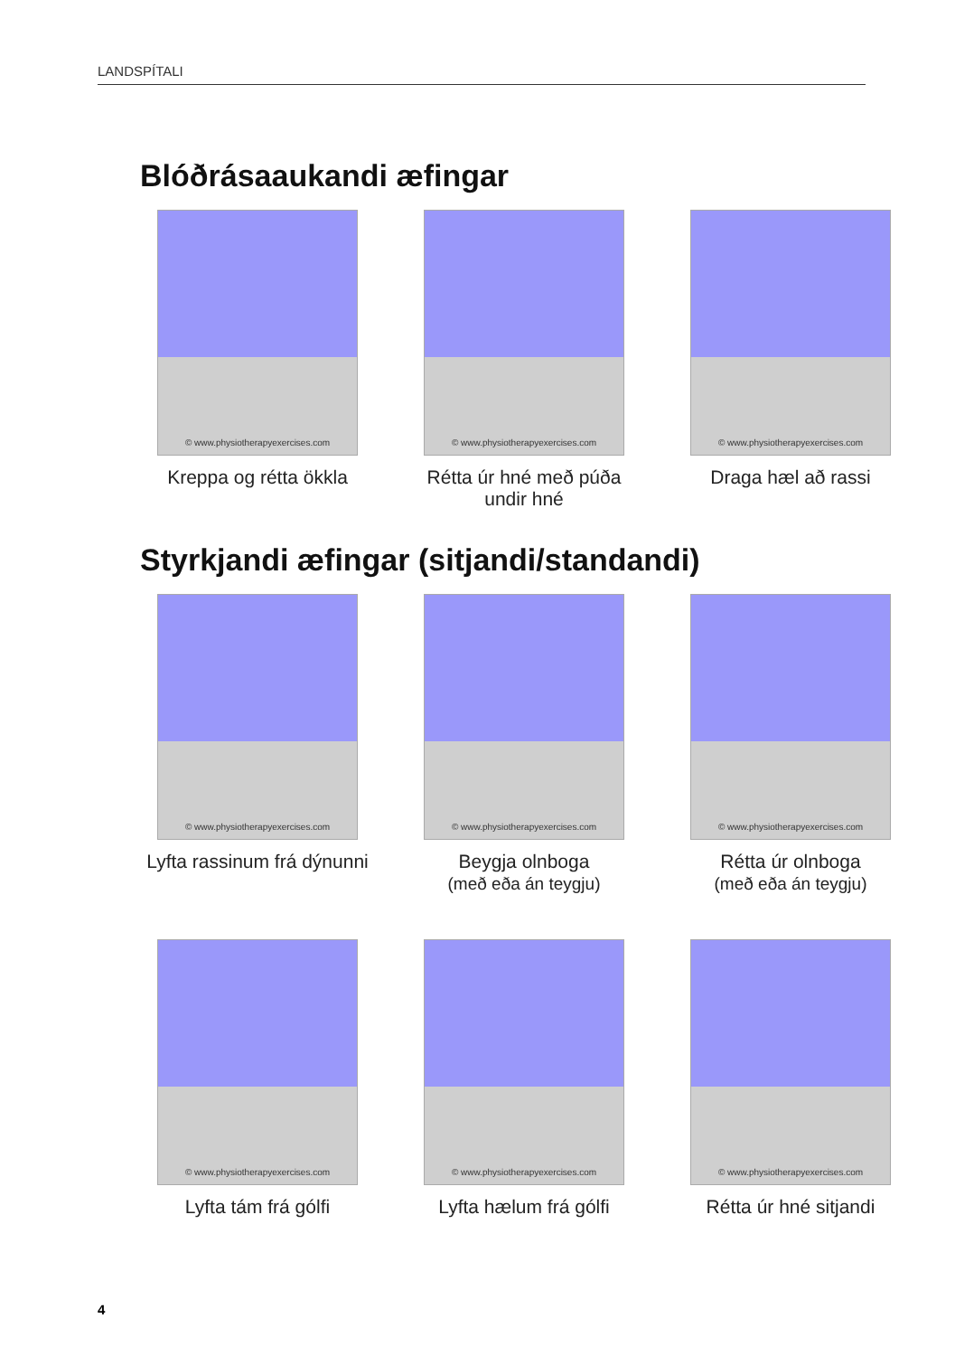LANDSPÍTALI
Blóðrásaaukandi æfingar
© www.physiotherapyexercises.com
Kreppa og rétta ökkla
© www.physiotherapyexercises.com
Rétta úr hné með púða undir hné
© www.physiotherapyexercises.com
Draga hæl að rassi
Styrkjandi æfingar (sitjandi/standandi)
© www.physiotherapyexercises.com
Lyfta rassinum frá dýnunni
© www.physiotherapyexercises.com
Beygja olnboga
(með eða án teygju)
© www.physiotherapyexercises.com
Rétta úr olnboga
(með eða án teygju)
© www.physiotherapyexercises.com
Lyfta tám frá gólfi
© www.physiotherapyexercises.com
Lyfta hælum frá gólfi
© www.physiotherapyexercises.com
Rétta úr hné sitjandi
4